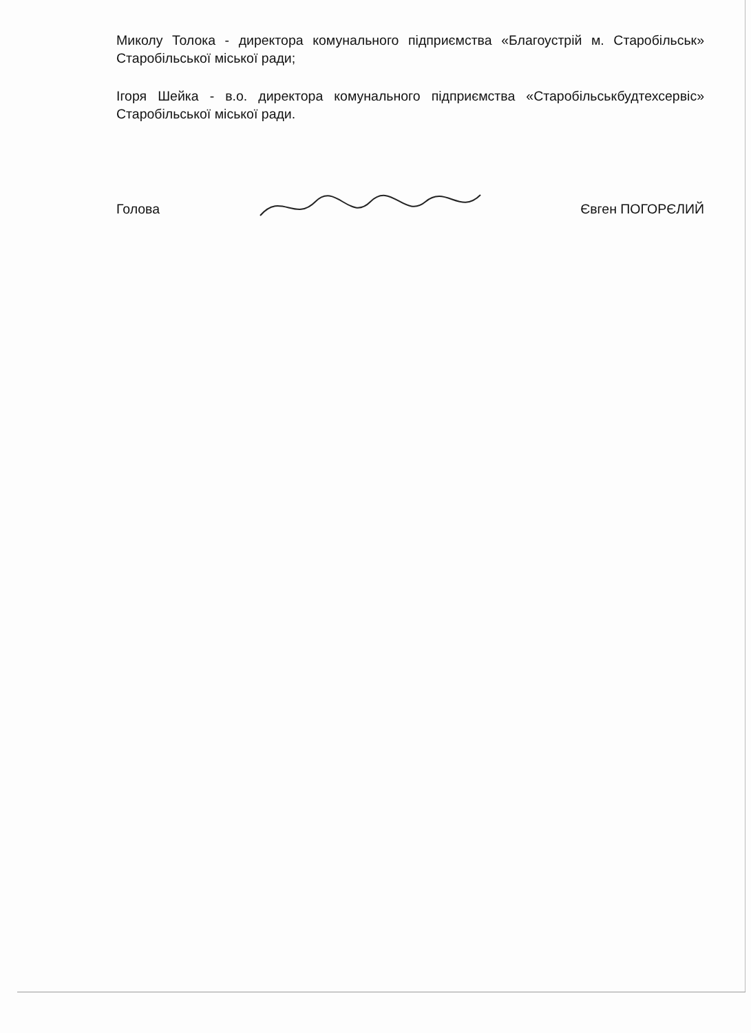Миколу Толока - директора комунального підприємства «Благоустрій м. Старобільськ» Старобільської міської ради;
Ігоря Шейка - в.о. директора комунального підприємства «Старобільськбудтехсервіс» Старобільської міської ради.
Голова Євген ПОГОРЄЛИЙ